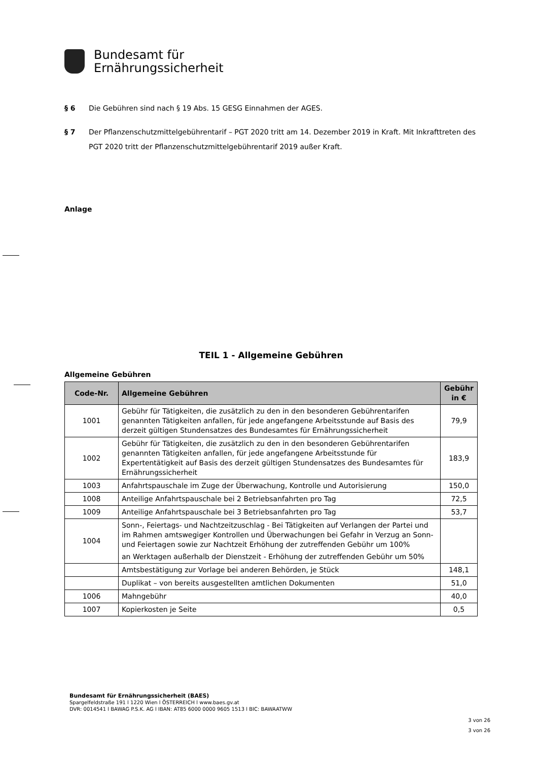Bundesamt für
Ernährungssicherheit
§ 6 Die Gebühren sind nach § 19 Abs. 15 GESG Einnahmen der AGES.
§ 7 Der Pflanzenschutzmittelgebührentarif – PGT 2020 tritt am 14. Dezember 2019 in Kraft. Mit Inkrafttreten des PGT 2020 tritt der Pflanzenschutzmittelgebührentarif 2019 außer Kraft.
Anlage
TEIL 1 - Allgemeine Gebühren
Allgemeine Gebühren
| Code-Nr. | Allgemeine Gebühren | Gebühr in € |
| --- | --- | --- |
| 1001 | Gebühr für Tätigkeiten, die zusätzlich zu den in den besonderen Gebührentarifen genannten Tätigkeiten anfallen, für jede angefangene Arbeitsstunde auf Basis des derzeit gültigen Stundensatzes des Bundesamtes für Ernährungssicherheit | 79,9 |
| 1002 | Gebühr für Tätigkeiten, die zusätzlich zu den in den besonderen Gebührentarifen genannten Tätigkeiten anfallen, für jede angefangene Arbeitsstunde für Expertentätigkeit auf Basis des derzeit gültigen Stundensatzes des Bundesamtes für Ernährungssicherheit | 183,9 |
| 1003 | Anfahrtspauschale im Zuge der Überwachung, Kontrolle und Autorisierung | 150,0 |
| 1008 | Anteilige Anfahrtspauschale bei 2 Betriebsanfahrten pro Tag | 72,5 |
| 1009 | Anteilige Anfahrtspauschale bei 3 Betriebsanfahrten pro Tag | 53,7 |
| 1004 | Sonn-, Feiertags- und Nachtzeitzuschlag - Bei Tätigkeiten auf Verlangen der Partei und im Rahmen amtswegiger Kontrollen und Überwachungen bei Gefahr in Verzug an Sonn- und Feiertagen sowie zur Nachtzeit Erhöhung der zutreffenden Gebühr um 100% an Werktagen außerhalb der Dienstzeit - Erhöhung der zutreffenden Gebühr um 50% | |
| | Amtsbestätigung zur Vorlage bei anderen Behörden, je Stück | 148,1 |
| | Duplikat – von bereits ausgestellten amtlichen Dokumenten | 51,0 |
| 1006 | Mahngebühr | 40,0 |
| 1007 | Kopierkosten je Seite | 0,5 |
Bundesamt für Ernährungssicherheit (BAES)
Spargelfeldstraße 191 l 1220 Wien l ÖSTERREICH l www.baes.gv.at
DVR: 0014541 l BAWAG P.S.K. AG l IBAN: AT85 6000 0000 9605 1513 l BIC: BAWAATWW
3 von 26
3 von 26